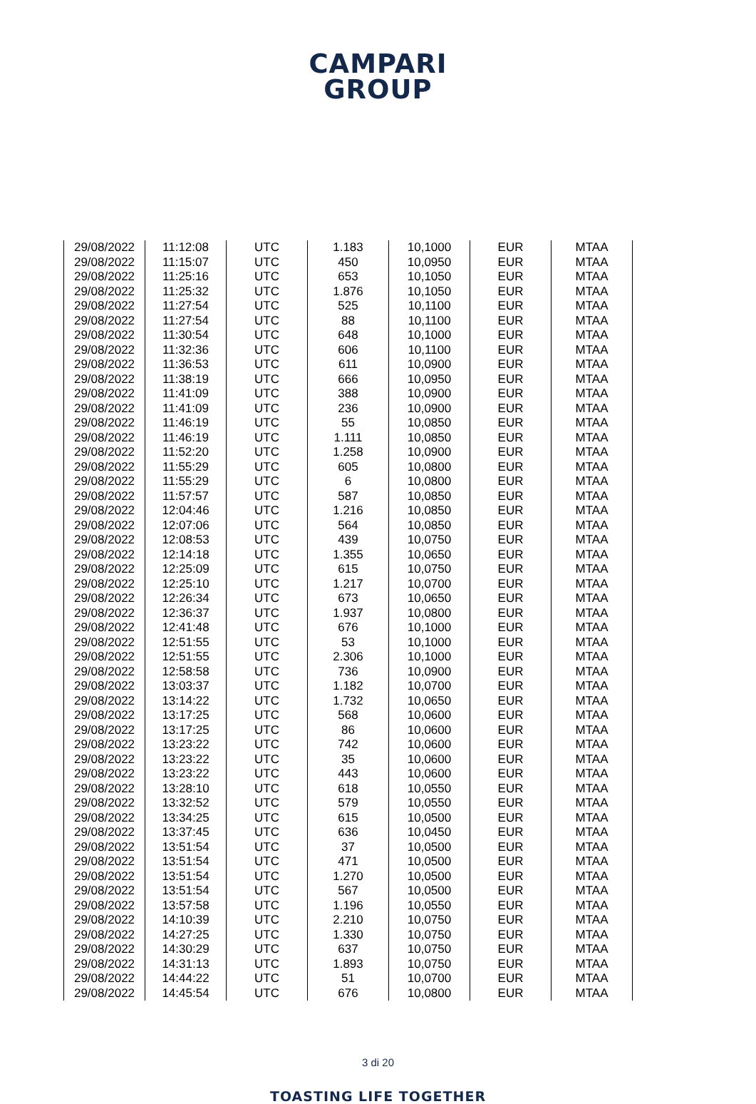CAMPARI
GROUP
| 29/08/2022 | 11:12:08 | UTC | 1.183 | 10,1000 | EUR | MTAA |
| 29/08/2022 | 11:15:07 | UTC | 450 | 10,0950 | EUR | MTAA |
| 29/08/2022 | 11:25:16 | UTC | 653 | 10,1050 | EUR | MTAA |
| 29/08/2022 | 11:25:32 | UTC | 1.876 | 10,1050 | EUR | MTAA |
| 29/08/2022 | 11:27:54 | UTC | 525 | 10,1100 | EUR | MTAA |
| 29/08/2022 | 11:27:54 | UTC | 88 | 10,1100 | EUR | MTAA |
| 29/08/2022 | 11:30:54 | UTC | 648 | 10,1000 | EUR | MTAA |
| 29/08/2022 | 11:32:36 | UTC | 606 | 10,1100 | EUR | MTAA |
| 29/08/2022 | 11:36:53 | UTC | 611 | 10,0900 | EUR | MTAA |
| 29/08/2022 | 11:38:19 | UTC | 666 | 10,0950 | EUR | MTAA |
| 29/08/2022 | 11:41:09 | UTC | 388 | 10,0900 | EUR | MTAA |
| 29/08/2022 | 11:41:09 | UTC | 236 | 10,0900 | EUR | MTAA |
| 29/08/2022 | 11:46:19 | UTC | 55 | 10,0850 | EUR | MTAA |
| 29/08/2022 | 11:46:19 | UTC | 1.111 | 10,0850 | EUR | MTAA |
| 29/08/2022 | 11:52:20 | UTC | 1.258 | 10,0900 | EUR | MTAA |
| 29/08/2022 | 11:55:29 | UTC | 605 | 10,0800 | EUR | MTAA |
| 29/08/2022 | 11:55:29 | UTC | 6 | 10,0800 | EUR | MTAA |
| 29/08/2022 | 11:57:57 | UTC | 587 | 10,0850 | EUR | MTAA |
| 29/08/2022 | 12:04:46 | UTC | 1.216 | 10,0850 | EUR | MTAA |
| 29/08/2022 | 12:07:06 | UTC | 564 | 10,0850 | EUR | MTAA |
| 29/08/2022 | 12:08:53 | UTC | 439 | 10,0750 | EUR | MTAA |
| 29/08/2022 | 12:14:18 | UTC | 1.355 | 10,0650 | EUR | MTAA |
| 29/08/2022 | 12:25:09 | UTC | 615 | 10,0750 | EUR | MTAA |
| 29/08/2022 | 12:25:10 | UTC | 1.217 | 10,0700 | EUR | MTAA |
| 29/08/2022 | 12:26:34 | UTC | 673 | 10,0650 | EUR | MTAA |
| 29/08/2022 | 12:36:37 | UTC | 1.937 | 10,0800 | EUR | MTAA |
| 29/08/2022 | 12:41:48 | UTC | 676 | 10,1000 | EUR | MTAA |
| 29/08/2022 | 12:51:55 | UTC | 53 | 10,1000 | EUR | MTAA |
| 29/08/2022 | 12:51:55 | UTC | 2.306 | 10,1000 | EUR | MTAA |
| 29/08/2022 | 12:58:58 | UTC | 736 | 10,0900 | EUR | MTAA |
| 29/08/2022 | 13:03:37 | UTC | 1.182 | 10,0700 | EUR | MTAA |
| 29/08/2022 | 13:14:22 | UTC | 1.732 | 10,0650 | EUR | MTAA |
| 29/08/2022 | 13:17:25 | UTC | 568 | 10,0600 | EUR | MTAA |
| 29/08/2022 | 13:17:25 | UTC | 86 | 10,0600 | EUR | MTAA |
| 29/08/2022 | 13:23:22 | UTC | 742 | 10,0600 | EUR | MTAA |
| 29/08/2022 | 13:23:22 | UTC | 35 | 10,0600 | EUR | MTAA |
| 29/08/2022 | 13:23:22 | UTC | 443 | 10,0600 | EUR | MTAA |
| 29/08/2022 | 13:28:10 | UTC | 618 | 10,0550 | EUR | MTAA |
| 29/08/2022 | 13:32:52 | UTC | 579 | 10,0550 | EUR | MTAA |
| 29/08/2022 | 13:34:25 | UTC | 615 | 10,0500 | EUR | MTAA |
| 29/08/2022 | 13:37:45 | UTC | 636 | 10,0450 | EUR | MTAA |
| 29/08/2022 | 13:51:54 | UTC | 37 | 10,0500 | EUR | MTAA |
| 29/08/2022 | 13:51:54 | UTC | 471 | 10,0500 | EUR | MTAA |
| 29/08/2022 | 13:51:54 | UTC | 1.270 | 10,0500 | EUR | MTAA |
| 29/08/2022 | 13:51:54 | UTC | 567 | 10,0500 | EUR | MTAA |
| 29/08/2022 | 13:57:58 | UTC | 1.196 | 10,0550 | EUR | MTAA |
| 29/08/2022 | 14:10:39 | UTC | 2.210 | 10,0750 | EUR | MTAA |
| 29/08/2022 | 14:27:25 | UTC | 1.330 | 10,0750 | EUR | MTAA |
| 29/08/2022 | 14:30:29 | UTC | 637 | 10,0750 | EUR | MTAA |
| 29/08/2022 | 14:31:13 | UTC | 1.893 | 10,0750 | EUR | MTAA |
| 29/08/2022 | 14:44:22 | UTC | 51 | 10,0700 | EUR | MTAA |
| 29/08/2022 | 14:45:54 | UTC | 676 | 10,0800 | EUR | MTAA |
3 di 20
TOASTING LIFE TOGETHER